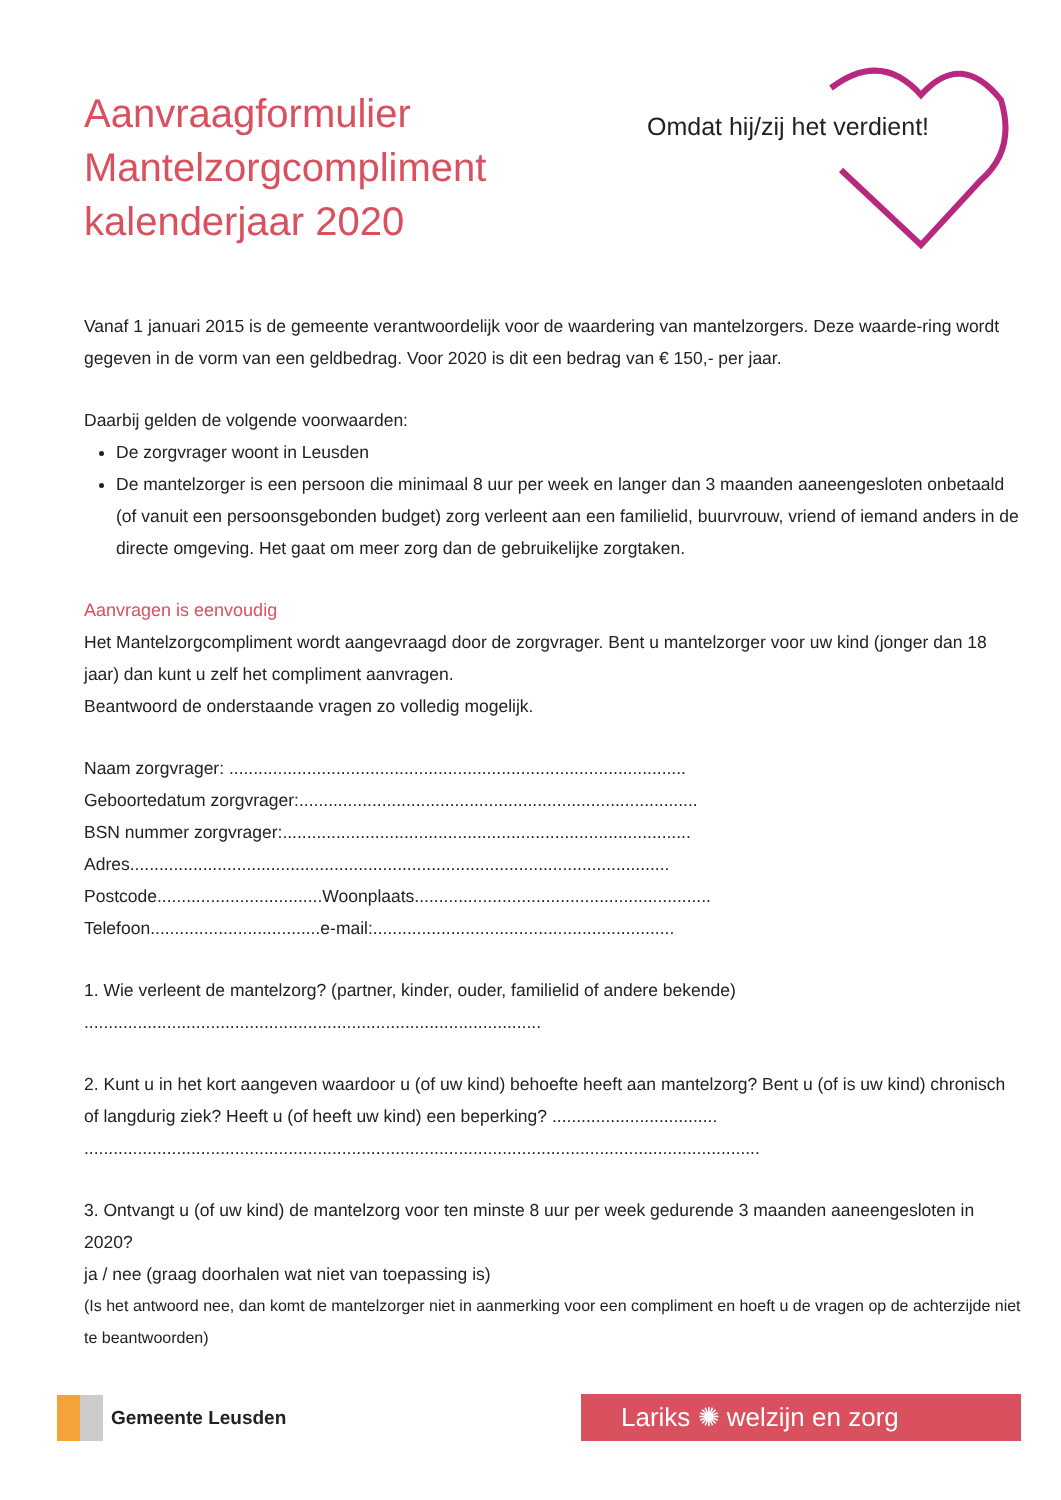Aanvraagformulier
Mantelzorgcompliment
kalenderjaar 2020
Omdat hij/zij het verdient!
Vanaf 1 januari 2015 is de gemeente verantwoordelijk voor de waardering van mantelzorgers. Deze waarde-ring wordt gegeven in de vorm van een geldbedrag. Voor 2020 is dit een bedrag van € 150,- per jaar.
Daarbij gelden de volgende voorwaarden:
De zorgvrager woont in Leusden
De mantelzorger is een persoon die minimaal 8 uur per week en langer dan 3 maanden aaneengesloten onbetaald (of vanuit een persoonsgebonden budget) zorg verleent aan een familielid, buurvrouw, vriend of iemand anders in de directe omgeving. Het gaat om meer zorg dan de gebruikelijke zorgtaken.
Aanvragen is eenvoudig
Het Mantelzorgcompliment wordt aangevraagd door de zorgvrager. Bent u mantelzorger voor uw kind (jonger dan 18 jaar) dan kunt u zelf het compliment aanvragen.
Beantwoord de onderstaande vragen zo volledig mogelijk.
Naam zorgvrager: ..............................................................................................
Geboortedatum zorgvrager:..................................................................................
BSN nummer zorgvrager:....................................................................................
Adres...............................................................................................................
Postcode..................................Woonplaats.............................................................
Telefoon...................................e-mail:..............................................................
1. Wie verleent de mantelzorg? (partner, kinder, ouder, familielid of andere bekende)
..............................................................................................
2. Kunt u in het kort aangeven waardoor u (of uw kind) behoefte heeft aan mantelzorg? Bent u (of is uw kind) chronisch of langdurig ziek? Heeft u (of heeft uw kind) een beperking? ..................................
...........................................................................................................................................
3. Ontvangt u (of uw kind) de mantelzorg voor ten minste 8 uur per week gedurende 3 maanden aaneengesloten in 2020?
ja / nee (graag doorhalen wat niet van toepassing is)
(Is het antwoord nee, dan komt de mantelzorger niet in aanmerking voor een compliment en hoeft u de vragen op de achterzijde niet te beantwoorden)
Gemeente Leusden
Lariks ✺ welzijn en zorg